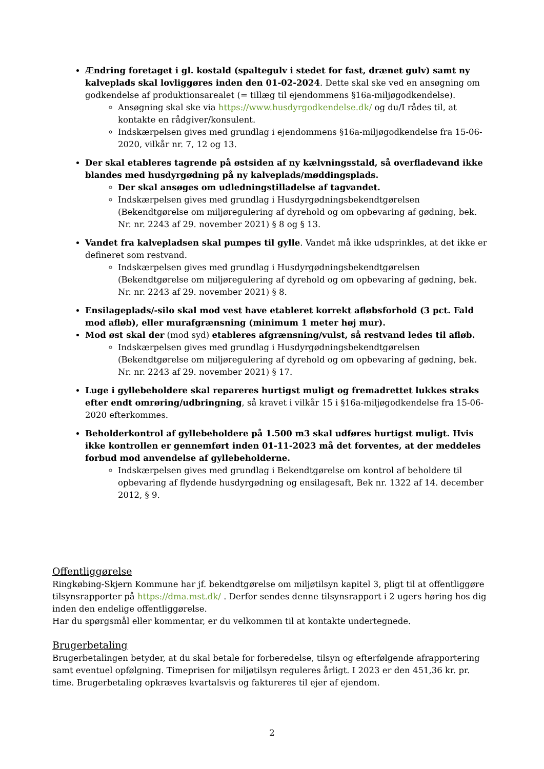Ændring foretaget i gl. kostald (spaltegulv i stedet for fast, drænet gulv) samt ny kalveplads skal lovliggøres inden den 01-02-2024. Dette skal ske ved en ansøgning om godkendelse af produktionsarealet (= tillæg til ejendommens §16a-miljøgodkendelse).
Ansøgning skal ske via https://www.husdyrgodkendelse.dk/ og du/I rådes til, at kontakte en rådgiver/konsulent.
Indskærpelsen gives med grundlag i ejendommens §16a-miljøgodkendelse fra 15-06-2020, vilkår nr. 7, 12 og 13.
Der skal etableres tagrende på østsiden af ny kælvningsstald, så overfladevand ikke blandes med husdyrgødning på ny kalveplads/møddingsplads.
Der skal ansøges om udledningstilladelse af tagvandet.
Indskærpelsen gives med grundlag i Husdyrgødningsbekendtgørelsen (Bekendtgørelse om miljøregulering af dyrehold og om opbevaring af gødning, bek. Nr. nr. 2243 af 29. november 2021) § 8 og § 13.
Vandet fra kalvepladsen skal pumpes til gylle. Vandet må ikke udsprinkles, at det ikke er defineret som restvand.
Indskærpelsen gives med grundlag i Husdyrgødningsbekendtgørelsen (Bekendtgørelse om miljøregulering af dyrehold og om opbevaring af gødning, bek. Nr. nr. 2243 af 29. november 2021) § 8.
Ensilageplads/-silo skal mod vest have etableret korrekt afløbsforhold (3 pct. Fald mod afløb), eller murafgrænsning (minimum 1 meter høj mur).
Mod øst skal der (mod syd) etableres afgrænsning/vulst, så restvand ledes til afløb.
Indskærpelsen gives med grundlag i Husdyrgødningsbekendtgørelsen (Bekendtgørelse om miljøregulering af dyrehold og om opbevaring af gødning, bek. Nr. nr. 2243 af 29. november 2021) § 17.
Luge i gyllebeholdere skal repareres hurtigst muligt og fremadrettet lukkes straks efter endt omrøring/udbringning, så kravet i vilkår 15 i §16a-miljøgodkendelse fra 15-06-2020 efterkommes.
Beholderkontrol af gyllebeholdere på 1.500 m3 skal udføres hurtigst muligt. Hvis ikke kontrollen er gennemført inden 01-11-2023 må det forventes, at der meddeles forbud mod anvendelse af gyllebeholderne.
Indskærpelsen gives med grundlag i Bekendtgørelse om kontrol af beholdere til opbevaring af flydende husdyrgødning og ensilagesaft, Bek nr. 1322 af 14. december 2012, § 9.
Offentliggørelse
Ringkøbing-Skjern Kommune har jf. bekendtgørelse om miljøtilsyn kapitel 3, pligt til at offentliggøre tilsynsrapporter på https://dma.mst.dk/ . Derfor sendes denne tilsynsrapport i 2 ugers høring hos dig inden den endelige offentliggørelse.
Har du spørgsmål eller kommentar, er du velkommen til at kontakte undertegnede.
Brugerbetaling
Brugerbetalingen betyder, at du skal betale for forberedelse, tilsyn og efterfølgende afrapportering samt eventuel opfølgning. Timeprisen for miljøtilsyn reguleres årligt. I 2023 er den 451,36 kr. pr. time. Brugerbetaling opkræves kvartalsvis og faktureres til ejer af ejendom.
2